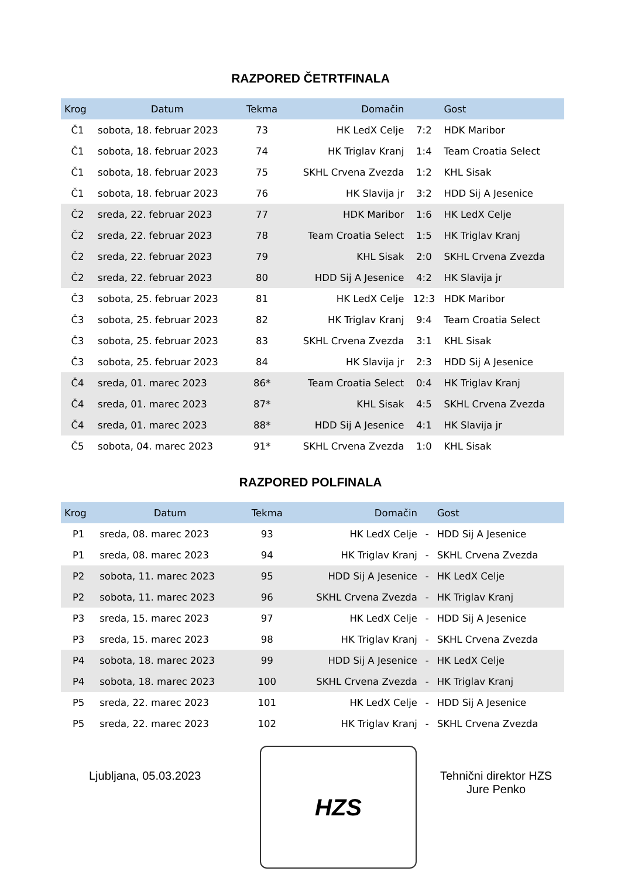RAZPORED ČETRTFINALA
| Krog | Datum | Tekma | Domačin | | Gost |
| --- | --- | --- | --- | --- | --- |
| Č1 | sobota, 18. februar 2023 | 73 | HK LedX Celje | 7:2 | HDK Maribor |
| Č1 | sobota, 18. februar 2023 | 74 | HK Triglav Kranj | 1:4 | Team Croatia Select |
| Č1 | sobota, 18. februar 2023 | 75 | SKHL Crvena Zvezda | 1:2 | KHL Sisak |
| Č1 | sobota, 18. februar 2023 | 76 | HK Slavija jr | 3:2 | HDD Sij A Jesenice |
| Č2 | sreda, 22. februar 2023 | 77 | HDK Maribor | 1:6 | HK LedX Celje |
| Č2 | sreda, 22. februar 2023 | 78 | Team Croatia Select | 1:5 | HK Triglav Kranj |
| Č2 | sreda, 22. februar 2023 | 79 | KHL Sisak | 2:0 | SKHL Crvena Zvezda |
| Č2 | sreda, 22. februar 2023 | 80 | HDD Sij A Jesenice | 4:2 | HK Slavija jr |
| Č3 | sobota, 25. februar 2023 | 81 | HK LedX Celje | 12:3 | HDK Maribor |
| Č3 | sobota, 25. februar 2023 | 82 | HK Triglav Kranj | 9:4 | Team Croatia Select |
| Č3 | sobota, 25. februar 2023 | 83 | SKHL Crvena Zvezda | 3:1 | KHL Sisak |
| Č3 | sobota, 25. februar 2023 | 84 | HK Slavija jr | 2:3 | HDD Sij A Jesenice |
| Č4 | sreda, 01. marec 2023 | 86* | Team Croatia Select | 0:4 | HK Triglav Kranj |
| Č4 | sreda, 01. marec 2023 | 87* | KHL Sisak | 4:5 | SKHL Crvena Zvezda |
| Č4 | sreda, 01. marec 2023 | 88* | HDD Sij A Jesenice | 4:1 | HK Slavija jr |
| Č5 | sobota, 04. marec 2023 | 91* | SKHL Crvena Zvezda | 1:0 | KHL Sisak |
RAZPORED POLFINALA
| Krog | Datum | Tekma | Domačin | | Gost |
| --- | --- | --- | --- | --- | --- |
| P1 | sreda, 08. marec 2023 | 93 | HK LedX Celje | - | HDD Sij A Jesenice |
| P1 | sreda, 08. marec 2023 | 94 | HK Triglav Kranj | - | SKHL Crvena Zvezda |
| P2 | sobota, 11. marec 2023 | 95 | HDD Sij A Jesenice | - | HK LedX Celje |
| P2 | sobota, 11. marec 2023 | 96 | SKHL Crvena Zvezda | - | HK Triglav Kranj |
| P3 | sreda, 15. marec 2023 | 97 | HK LedX Celje | - | HDD Sij A Jesenice |
| P3 | sreda, 15. marec 2023 | 98 | HK Triglav Kranj | - | SKHL Crvena Zvezda |
| P4 | sobota, 18. marec 2023 | 99 | HDD Sij A Jesenice | - | HK LedX Celje |
| P4 | sobota, 18. marec 2023 | 100 | SKHL Crvena Zvezda | - | HK Triglav Kranj |
| P5 | sreda, 22. marec 2023 | 101 | HK LedX Celje | - | HDD Sij A Jesenice |
| P5 | sreda, 22. marec 2023 | 102 | HK Triglav Kranj | - | SKHL Crvena Zvezda |
Ljubljana, 05.03.2023
HZS
Tehnični direktor HZS
Jure Penko